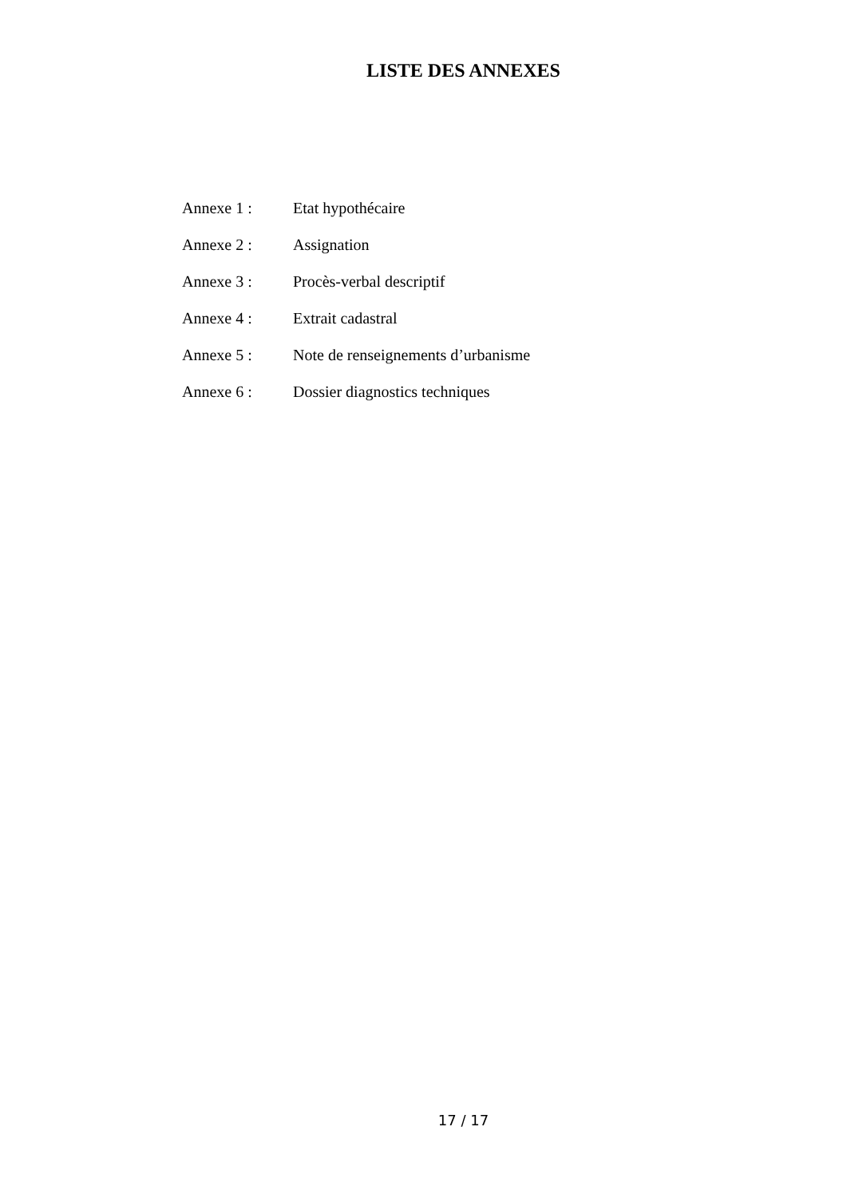LISTE DES ANNEXES
Annexe 1 : Etat hypothécaire
Annexe 2 : Assignation
Annexe 3 : Procès-verbal descriptif
Annexe 4 : Extrait cadastral
Annexe 5 : Note de renseignements d’urbanisme
Annexe 6 : Dossier diagnostics techniques
17 / 17